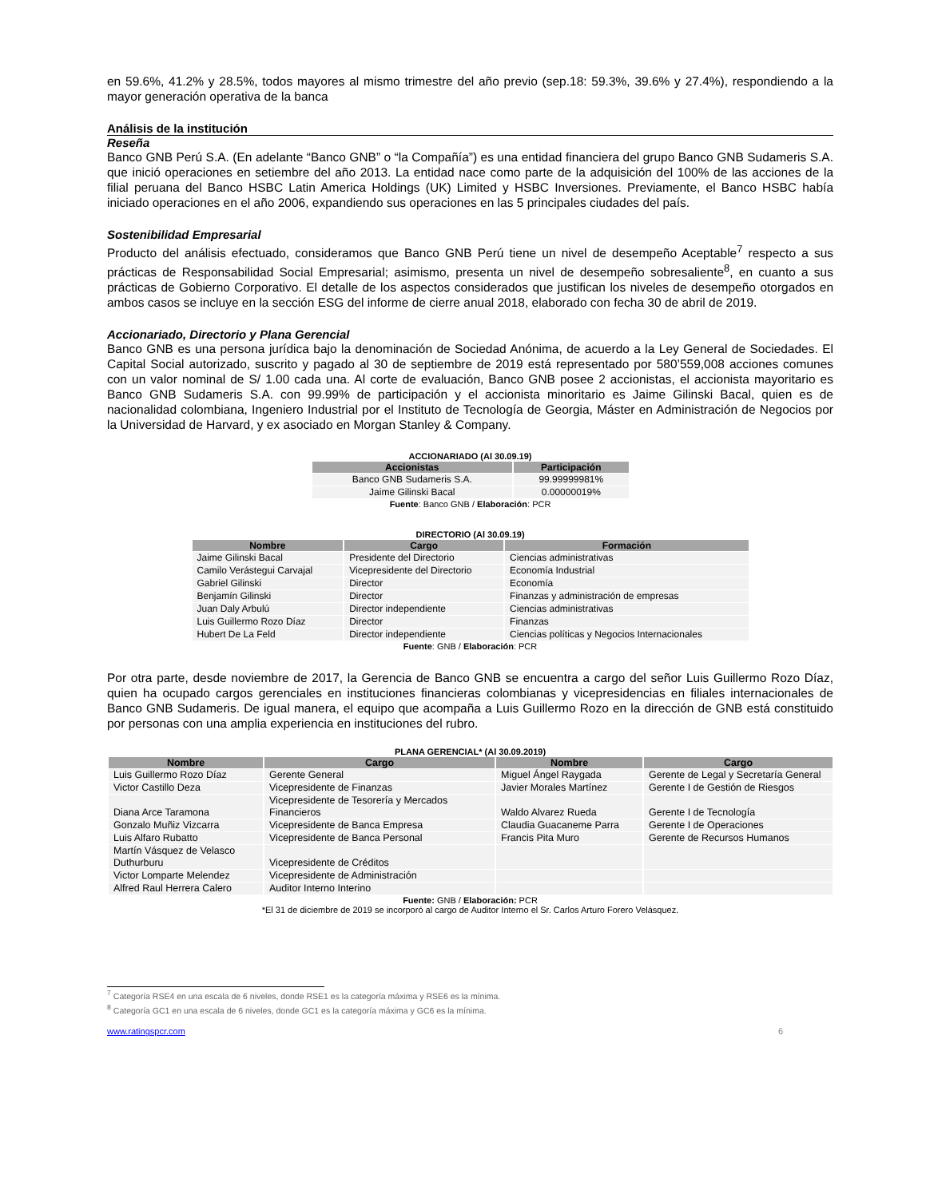en 59.6%, 41.2% y 28.5%, todos mayores al mismo trimestre del año previo (sep.18: 59.3%, 39.6% y 27.4%), respondiendo a la mayor generación operativa de la banca
Análisis de la institución
Reseña
Banco GNB Perú S.A. (En adelante “Banco GNB” o “la Compañía”) es una entidad financiera del grupo Banco GNB Sudameris S.A. que inició operaciones en setiembre del año 2013. La entidad nace como parte de la adquisición del 100% de las acciones de la filial peruana del Banco HSBC Latin America Holdings (UK) Limited y HSBC Inversiones. Previamente, el Banco HSBC había iniciado operaciones en el año 2006, expandiendo sus operaciones en las 5 principales ciudades del país.
Sostenibilidad Empresarial
Producto del análisis efectuado, consideramos que Banco GNB Perú tiene un nivel de desempeño Aceptable<sup>7</sup> respecto a sus prácticas de Responsabilidad Social Empresarial; asimismo, presenta un nivel de desempeño sobresaliente<sup>8</sup>, en cuanto a sus prácticas de Gobierno Corporativo. El detalle de los aspectos considerados que justifican los niveles de desempeño otorgados en ambos casos se incluye en la sección ESG del informe de cierre anual 2018, elaborado con fecha 30 de abril de 2019.
Accionariado, Directorio y Plana Gerencial
Banco GNB es una persona jurídica bajo la denominación de Sociedad Anónima, de acuerdo a la Ley General de Sociedades. El Capital Social autorizado, suscrito y pagado al 30 de septiembre de 2019 está representado por 580’559,008 acciones comunes con un valor nominal de S/ 1.00 cada una. Al corte de evaluación, Banco GNB posee 2 accionistas, el accionista mayoritario es Banco GNB Sudameris S.A. con 99.99% de participación y el accionista minoritario es Jaime Gilinski Bacal, quien es de nacionalidad colombiana, Ingeniero Industrial por el Instituto de Tecnología de Georgia, Máster en Administración de Negocios por la Universidad de Harvard, y ex asociado en Morgan Stanley & Company.
ACCIONARIADO (Al 30.09.19)
| Accionistas | Participación |
| --- | --- |
| Banco GNB Sudameris S.A. | 99.99999981% |
| Jaime Gilinski Bacal | 0.00000019% |
Fuente: Banco GNB / Elaboración: PCR
DIRECTORIO (Al 30.09.19)
| Nombre | Cargo | Formación |
| --- | --- | --- |
| Jaime Gilinski Bacal | Presidente del Directorio | Ciencias administrativas |
| Camilo Verástegui Carvajal | Vicepresidente del Directorio | Economía Industrial |
| Gabriel Gilinski | Director | Economía |
| Benjamín Gilinski | Director | Finanzas y administración de empresas |
| Juan Daly Arbulú | Director independiente | Ciencias administrativas |
| Luis Guillermo Rozo Díaz | Director | Finanzas |
| Hubert De La Feld | Director independiente | Ciencias políticas y Negocios Internacionales |
Fuente: GNB / Elaboración: PCR
Por otra parte, desde noviembre de 2017, la Gerencia de Banco GNB se encuentra a cargo del señor Luis Guillermo Rozo Díaz, quien ha ocupado cargos gerenciales en instituciones financieras colombianas y vicepresidencias en filiales internacionales de Banco GNB Sudameris. De igual manera, el equipo que acompaña a Luis Guillermo Rozo en la dirección de GNB está constituido por personas con una amplia experiencia en instituciones del rubro.
PLANA GERENCIAL* (Al 30.09.2019)
| Nombre | Cargo | Nombre | Cargo |
| --- | --- | --- | --- |
| Luis Guillermo Rozo Díaz | Gerente General | Miguel Ángel Raygada | Gerente de Legal y Secretaría General |
| Victor Castillo Deza | Vicepresidente de Finanzas | Javier Morales Martínez | Gerente I de Gestión de Riesgos |
| Diana Arce Taramona | Vicepresidente de Tesorería y Mercados Financieros | Waldo Alvarez Rueda | Gerente I de Tecnología |
| Gonzalo Muñiz Vizcarra | Vicepresidente de Banca Empresa | Claudia Guacaneme Parra | Gerente I de Operaciones |
| Luis Alfaro Rubatto | Vicepresidente de Banca Personal | Francis Pita Muro | Gerente de Recursos Humanos |
| Martín Vásquez de Velasco Duthurburu | Vicepresidente de Créditos | | |
| Victor Lomparte Melendez | Vicepresidente de Administración | | |
| Alfred Raul Herrera Calero | Auditor Interno Interino | | |
Fuente: GNB / Elaboración: PCR
*El 31 de diciembre de 2019 se incorporó al cargo de Auditor Interno el Sr. Carlos Arturo Forero Velásquez.
<sup>7</sup> Categoría RSE4 en una escala de 6 niveles, donde RSE1 es la categoría máxima y RSE6 es la mínima.
<sup>8</sup> Categoría GC1 en una escala de 6 niveles, donde GC1 es la categoría máxima y GC6 es la mínima.
www.ratingspcr.com 6